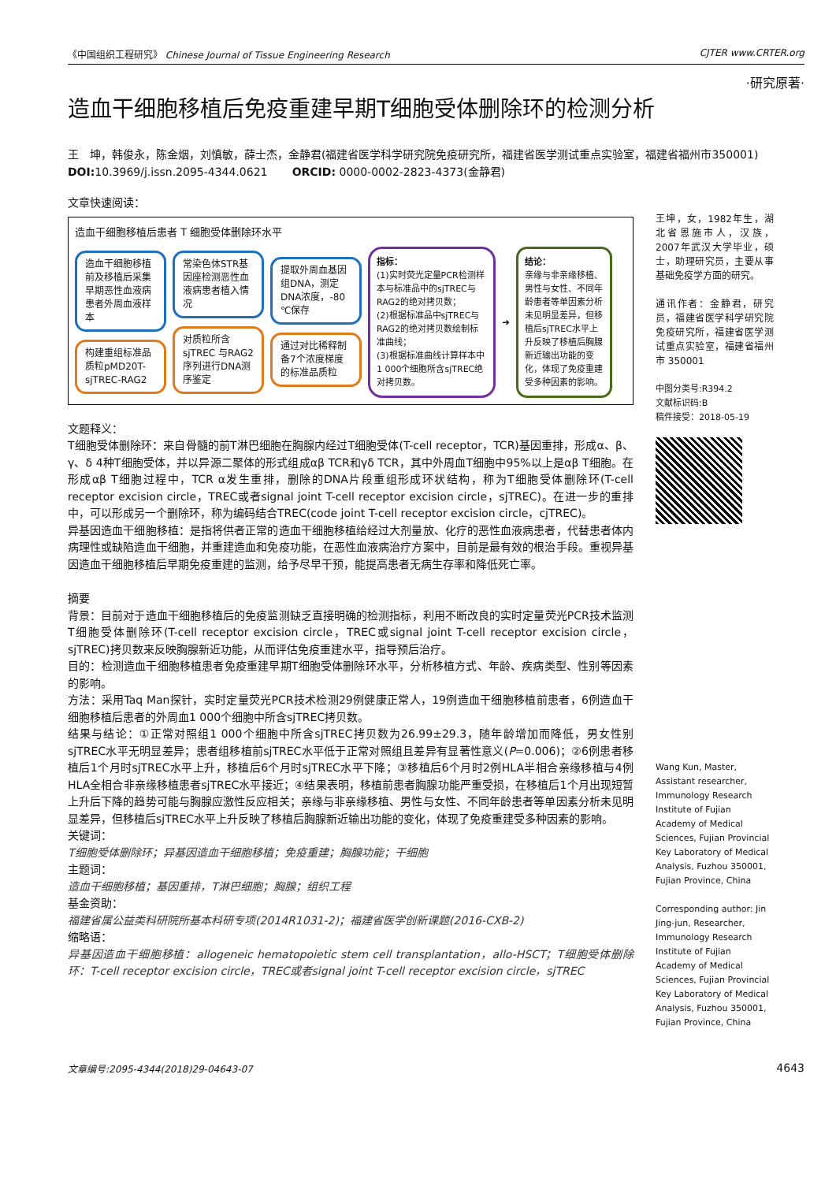《中国组织工程研究》 Chinese Journal of Tissue Engineering Research CJTER www.CRTER.org
·研究原著·
造血干细胞移植后免疫重建早期T细胞受体删除环的检测分析
王　坤，韩俊永，陈金烟，刘慎敏，薛士杰，金静君(福建省医学科学研究院免疫研究所，福建省医学测试重点实验室，福建省福州市350001)
DOI: 10.3969/j.issn.2095-4344.0621 ORCID: 0000-0002-2823-4373(金静君)
文章快速阅读：
造血干细胞移植后患者 T 细胞受体删除环水平
造血干细胞移植前及移植后采集早期恶性血液病患者外周血液样本
构建重组标准品质粒pMD20T-sjTREC-RAG2
常染色体STR基因座检测恶性血液病患者植入情况
对质粒所含sjTREC 与RAG2序列进行DNA测序鉴定
提取外周血基因组DNA，测定DNA浓度，-80 ℃保存
通过对比稀释制备7个浓度梯度的标准品质粒
指标：
(1)实时荧光定量PCR检测样本与标准品中的sjTREC与RAG2的绝对拷贝数；
(2)根据标准品中sjTREC与RAG2的绝对拷贝数绘制标准曲线；
(3)根据标准曲线计算样本中1 000个细胞所含sjTREC绝对拷贝数。
➜
结论：
亲缘与非亲缘移植、男性与女性、不同年龄患者等单因素分析未见明显差异，但移植后sjTREC水平上升反映了移植后胸腺新近输出功能的变化，体现了免疫重建受多种因素的影响。
文题释义：
T细胞受体删除环：来自骨髓的前T淋巴细胞在胸腺内经过T细胞受体(T-cell receptor，TCR)基因重排，形成α、β、γ、δ 4种T细胞受体，并以异源二聚体的形式组成αβ TCR和γδ TCR，其中外周血T细胞中95%以上是αβ T细胞。在形成αβ T细胞过程中，TCR α发生重排，删除的DNA片段重组形成环状结构，称为T细胞受体删除环(T-cell receptor excision circle，TREC或者signal joint T-cell receptor excision circle，sjTREC)。在进一步的重排中，可以形成另一个删除环，称为编码结合TREC(code joint T-cell receptor excision circle，cjTREC)。
异基因造血干细胞移植：是指将供者正常的造血干细胞移植给经过大剂量放、化疗的恶性血液病患者，代替患者体内病理性或缺陷造血干细胞，并重建造血和免疫功能，在恶性血液病治疗方案中，目前是最有效的根治手段。重视异基因造血干细胞移植后早期免疫重建的监测，给予尽早干预，能提高患者无病生存率和降低死亡率。
摘要
背景：目前对于造血干细胞移植后的免疫监测缺乏直接明确的检测指标，利用不断改良的实时定量荧光PCR技术监测T细胞受体删除环(T-cell receptor excision circle，TREC或signal joint T-cell receptor excision circle，sjTREC)拷贝数来反映胸腺新近功能，从而评估免疫重建水平，指导预后治疗。
目的：检测造血干细胞移植患者免疫重建早期T细胞受体删除环水平，分析移植方式、年龄、疾病类型、性别等因素的影响。
方法：采用Taq Man探针，实时定量荧光PCR技术检测29例健康正常人，19例造血干细胞移植前患者，6例造血干细胞移植后患者的外周血1 000个细胞中所含sjTREC拷贝数。
结果与结论：①正常对照组1 000个细胞中所含sjTREC拷贝数为26.99±29.3，随年龄增加而降低，男女性别sjTREC水平无明显差异；患者组移植前sjTREC水平低于正常对照组且差异有显著性意义(P=0.006)；②6例患者移植后1个月时sjTREC水平上升，移植后6个月时sjTREC水平下降；③移植后6个月时2例HLA半相合亲缘移植与4例HLA全相合非亲缘移植患者sjTREC水平接近；④结果表明，移植前患者胸腺功能严重受损，在移植后1个月出现短暂上升后下降的趋势可能与胸腺应激性反应相关；亲缘与非亲缘移植、男性与女性、不同年龄患者等单因素分析未见明显差异，但移植后sjTREC水平上升反映了移植后胸腺新近输出功能的变化，体现了免疫重建受多种因素的影响。
关键词：
T细胞受体删除环；异基因造血干细胞移植；免疫重建；胸腺功能；干细胞
主题词：
造血干细胞移植；基因重排，T淋巴细胞；胸腺；组织工程
基金资助：
福建省属公益类科研院所基本科研专项(2014R1031-2)；福建省医学创新课题(2016-CXB-2)
缩略语：
异基因造血干细胞移植：allogeneic hematopoietic stem cell transplantation，allo-HSCT；T细胞受体删除环：T-cell receptor excision circle，TREC或者signal joint T-cell receptor excision circle，sjTREC
王坤，女，1982年生，湖北省恩施市人，汉族，2007年武汉大学毕业，硕士，助理研究员，主要从事基础免疫学方面的研究。
通讯作者：金静君，研究员，福建省医学科学研究院免疫研究所，福建省医学测试重点实验室，福建省福州市 350001
中图分类号:R394.2
文献标识码:B
稿件接受：2018-05-19
Wang Kun, Master, Assistant researcher, Immunology Research Institute of Fujian Academy of Medical Sciences, Fujian Provincial Key Laboratory of Medical Analysis, Fuzhou 350001, Fujian Province, China
Corresponding author: Jin Jing-jun, Researcher, Immunology Research Institute of Fujian Academy of Medical Sciences, Fujian Provincial Key Laboratory of Medical Analysis, Fuzhou 350001, Fujian Province, China
文章编号:2095-4344(2018)29-04643-07 4643